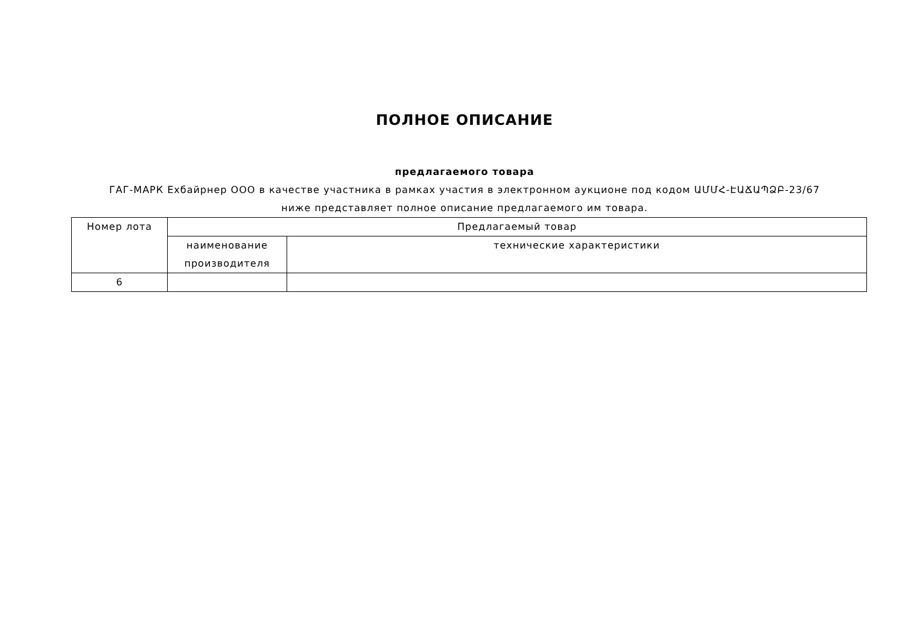ПОЛНОЕ ОПИСАНИЕ
предлагаемого товара
ГАГ-МАРК Ехбайрнер ООО в качестве участника в рамках участия в электронном аукционе под кодом ԱՄՄՀ-ԷԱՃԱՊՁԲ-23/67
ниже представляет полное описание предлагаемого им товара.
| Номер лота | Предлагаемый товар | |
| --- | --- | --- |
| | наименование производителя | технические характеристики |
| 6 | | |